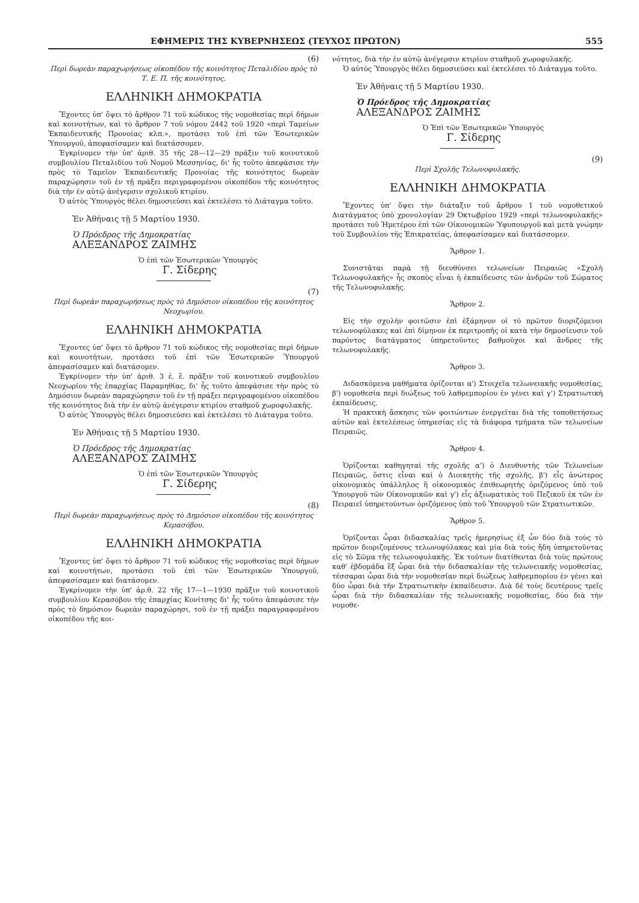ΕΦΗΜΕΡΙΣ ΤΗΣ ΚΥΒΕΡΝΗΣΕΩΣ (ΤΕΥΧΟΣ ΠΡΩΤΟΝ) 555
(6)
Περὶ δωρεὰν παραχωρήσεως οἰκοπέδου τῆς κοινότητος Πεταλιδίου πρὸς τὸ Τ. Ε. Π. τῆς κοινότητος.
ΕΛΛΗΝΙΚΗ ΔΗΜΟΚΡΑΤΙΑ
Ἔχοντες ὑπ' ὄψει τὸ ἄρθρον 71 τοῦ κώδικος τῆς νομοθεσίας περὶ δήμων καὶ κοινοτήτων, καὶ τὸ ἄρθρον 7 τοῦ νόμου 2442 τοῦ 1920 «περὶ Ταμείων Ἐκπαιδευτικῆς Προνοίας κλπ.», προτάσει τοῦ ἐπὶ τῶν Ἐσωτερικῶν Ὑπουργοῦ, ἀπεφασίσαμεν καὶ διατάσσομεν.
Ἐγκρίνομεν τὴν ὑπ' ἀριθ. 35 τῆς 28—12—29 πρᾶξιν τοῦ κοινοτικοῦ συμβουλίου Πεταλιδίου τοῦ Νομοῦ Μεσσηνίας, δι' ἧς τοῦτο ἀπεφάσισε τὴν πρὸς τὸ Ταμεῖον Ἐκπαιδευτικῆς Προνοίας τῆς κοινότητος δωρεὰν παραχώρησιν τοῦ ἐν τῇ πράξει περιγραφομένου οἰκοπέδου τῆς κοινότητος διὰ τὴν ἐν αὐτῷ ἀνέγερσιν σχολικοῦ κτιρίου.
Ὁ αὐτὸς Ὑπουργὸς θέλει δημοσιεύσει καὶ ἐκτελέσει τὸ Διάταγμα τοῦτο.
Ἐν Ἀθήναις τῇ 5 Μαρτίου 1930.
Ὁ Πρόεδρος τῆς Δημοκρατίας
ΑΛΕΞΑΝΔΡΟΣ ΖΑΙΜΗΣ
Ὁ ἐπὶ τῶν Ἐσωτερικῶν Ὑπουργὸς
Γ. Σίδερης
(7)
Περὶ δωρεὰν παραχωρήσεως πρὸς τὸ Δημόσιον οἰκοπέδου τῆς κοινότητος Νεοχωρίου.
ΕΛΛΗΝΙΚΗ ΔΗΜΟΚΡΑΤΙΑ
Ἔχοντες ὑπ' ὄψει τὸ ἄρθρον 71 τοῦ κώδικος τῆς νομοθεσίας περὶ δήμων καὶ κοινοτήτων, προτάσει τοῦ ἐπὶ τῶν Ἐσωτερικῶν Ὑπουργοῦ ἀπεφασίσαμεν καὶ διατάσομεν.
Ἐγκρίνομεν τὴν ὑπ' ἀριθ. 3 ἐ. ἔ. πρᾶξιν τοῦ κοινοτικοῦ συμβουλίου Νεοχωρίου τῆς ἐπαρχίας Παραμηθίας, δι' ἧς τοῦτο ἀπεφάσισε τὴν πρὸς τὸ Δημόσιον δωρεὰν παραχώρησιν τοῦ ἐν τῇ πράξει περιγραφομένου οἰκοπέδου τῆς κοινότητος διὰ τὴν ἐν αὐτῷ ἀνέγερσιν κτιρίου σταθμοῦ χωροφυλακῆς.
Ὁ αὐτὸς Ὑπουργὸς θέλει δημοσιεύσει καὶ ἐκτελέσει τὸ Διάταγμα τοῦτο.
Ἐν Ἀθήναις τῇ 5 Μαρτίου 1930.
Ὁ Πρόεδρος τῆς Δημοκρατίας
ΑΛΕΞΑΝΔΡΟΣ ΖΑΙΜΗΣ
Ὁ ἐπὶ τῶν Ἐσωτερικῶν Ὑπουργὸς
Γ. Σίδερης
(8)
Περὶ δωρεὰν παραχωρήσεως πρὸς τὸ Δημόσιον οἰκοπέδου τῆς κοινότητος Κερασόβου.
ΕΛΛΗΝΙΚΗ ΔΗΜΟΚΡΑΤΙΑ
Ἔχοντες ὑπ' ὄψει τὸ ἄρθρον 71 τοῦ κώδικος τῆς νομοθεσίας περὶ δήμων καὶ κοινοτήτων, προτάσει τοῦ ἐπὶ τῶν Ἐσωτερικῶν Ὑπουργοῦ, ἀπεφασίσαμεν καὶ διατάσομεν.
Ἐγκρίνομεν τὴν ὑπ' ἀρ.θ. 22 τῆς 17—1—1930 πρᾶξιν τοῦ κοινοτικοῦ συμβουλίου Κερασόβου τῆς ἐπαρχίας Κονίτσης δι' ἧς τοῦτο ἀπεφάσισε τὴν πρὸς τὸ δημόσιον δωρεὰν παραχώρησι, τοῦ ἐν τῇ πράξει παραγραφομένου οἰκοπέδου τῆς κοι-
νότητος, διὰ τὴν ἐν αὐτῷ ἀνέγερσιν κτιρίου σταθμοῦ χωροφυλακῆς.
Ὁ αὐτὸς Ὑπουργὸς θέλει δημοσιεύσει καὶ ἐκτελέσει τὸ Διάταγμα τοῦτο.
Ἐν Ἀθήναις τῇ 5 Μαρτίου 1930.
Ὁ Πρόεδρος τῆς Δημοκρατίας
ΑΛΕΞΑΝΔΡΟΣ ΖΑΙΜΗΣ
Ὁ Ἐπὶ τῶν Ἐσωτερικῶν Ὑπουργὸς
Γ. Σίδερης
(9)
Περὶ Σχολῆς Τελωνοφυλακῆς.
ΕΛΛΗΝΙΚΗ ΔΗΜΟΚΡΑΤΙΑ
Ἔχοντες ὑπ' ὄψει τὴν διάταξιν τοῦ ἄρθρου 1 τοῦ νομοθετικοῦ Διατάγματος ὑπὸ χρονολογίαν 29 Ὀκτωβρίου 1929 «περὶ τελωνοφυλακῆς» προτάσει τοῦ Ἡμετέρου ἐπὶ τῶν Οἰκονομικῶν Ὑφυπουργοῦ καὶ μετὰ γνώμην τοῦ Συμβουλίου τῆς Ἐπικρατείας, ἀπεφασίσαμεν καὶ διατάσσομεν.
Ἄρθρον 1.
Συνιστᾶται παρὰ τῇ διευθύνσει τελωνείων Πειραιῶς «Σχολὴ Τελωνοφυλακῆς» ἧς σκοπὸς εἶναι ἡ ἐκπαίδευσις τῶν ἀνδρῶν τοῦ Σώματος τῆς Τελωνοφυλακῆς.
Ἄρθρον 2.
Εἰς τὴν σχολὴν φοιτῶσιν ἐπὶ ἑξάμηνον οἱ τὸ πρῶτον διοριζόμενοι τελωνοφύλακες καὶ ἐπὶ δίμηνον ἐκ περιτροπῆς οἱ κατὰ τὴν δημοσίευσιν τοῦ παρόντος διατάγματος ὑπηρετοῦντες βαθμοῦχοι καὶ ἄνδρες τῆς τελωνοφυλακῆς.
Ἄρθρον 3.
Διδασκόμενα μαθήματα ὁρίζονται α') Στοιχεῖα τελωνειακῆς νομοθεσίας, β') νομοθεσία περὶ διώξεως τοῦ λαθρεμπορίου ἐν γένει καὶ γ') Στρατιωτικὴ ἐκπαίδευσις.
Ἡ πρακτικὴ ἄσκησις τῶν φοιτώντων ἐνεργεῖται διὰ τῆς τοποθετήσεως αὐτῶν καὶ ἐκτελέσεως ὑπηρεσίας εἰς τὰ διάφορα τμήματα τῶν τελωνείων Πειραιῶς.
Ἄρθρον 4.
Ὁρίζονται καθηγηταὶ τῆς σχολῆς α') ὁ Διευθυντὴς τῶν Τελωνείων Πειραιῶς, ὅστις εἶναι καὶ ὁ Διοικητὴς τῆς σχολῆς, β') εἷς ἀνώτερος οἰκονομικὸς ὑπάλληλος ἢ οἰκονομικὸς ἐπιθεωρητὴς ὁριζόμενος ὑπὸ τοῦ Ὑπουργοῦ τῶν Οἰκονομικῶν καὶ γ') εἷς ἀξιωματικὸς τοῦ Πεζικοῦ ἐκ τῶν ἐν Πειραιεῖ ὑπηρετούντων ὁριζόμενος ὑπὸ τοῦ Ὑπουργοῦ τῶν Στρατιωτικῶν.
Ἄρθρον 5.
Ὁρίζονται ὧραι διδασκαλίας τρεῖς ἡμερησίως ἐξ ὧν δύο διὰ τοὺς τὸ πρῶτον διοριζομένους τελωνοφύλακας καὶ μία διὰ τοὺς ἤδη ὑπηρετοῦντας εἰς τὸ Σῶμα τῆς τελωνοφυλακῆς. Ἐκ τούτων διατίθενται διὰ τοὺς πρώτους καθ' ἑβδομάδα ἓξ ὧραι διὰ τὴν διδασκαλίαν τῆς τελωνειακῆς νομοθεσίας, τέσσαραι ὧραι διὰ τὴν νομοθεσίαν περὶ διώξεως λαθρεμπορίου ἐν γένει καὶ δύο ὧραι διὰ τὴν Στρατιωτικὴν ἐκπαίδευσιν. Διὰ δὲ τοὺς δευτέρους τρεῖς ὧραι διὰ τὴν διδασκαλίαν τῆς τελωνειακῆς νομοθεσίας, δύο διὰ τὴν νομοθε-